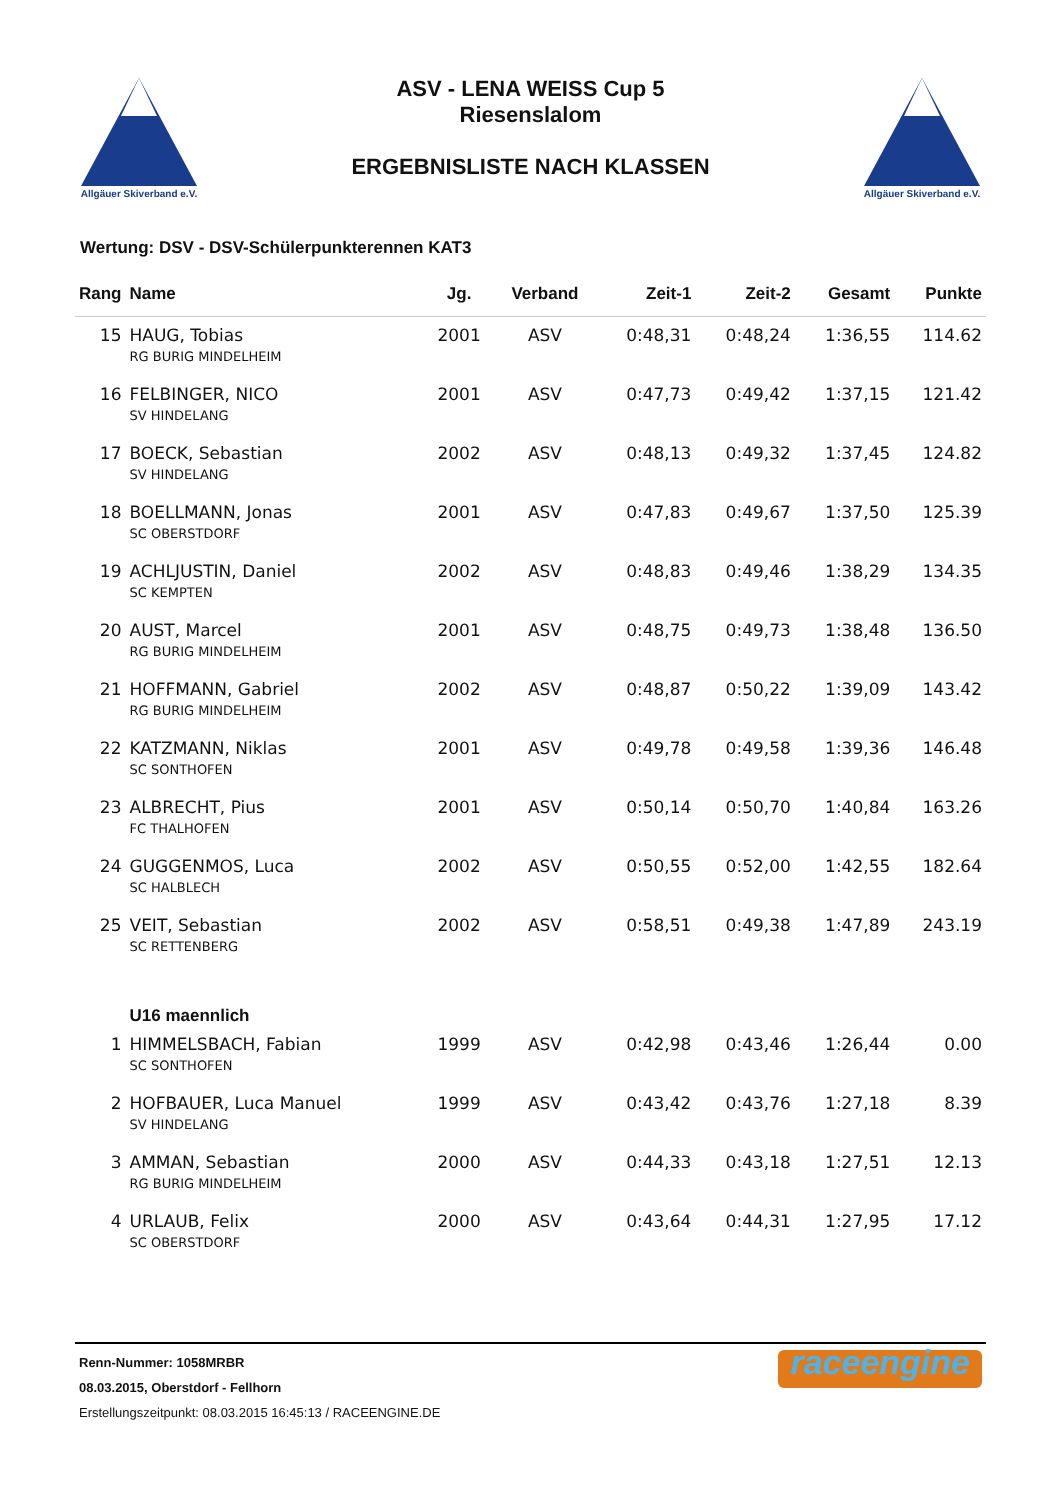Allgäuer Skiverband e.V.
ASV - LENA WEISS Cup 5
Riesenslalom
ERGEBNISLISTE NACH KLASSEN
Allgäuer Skiverband e.V.
Wertung: DSV - DSV-Schülerpunkterennen KAT3
| Rang | Name | Jg. | Verband | Zeit-1 | Zeit-2 | Gesamt | Punkte |
| --- | --- | --- | --- | --- | --- | --- | --- |
| 15 | HAUG, Tobias | 2001 | ASV | 0:48,31 | 0:48,24 | 1:36,55 | 114.62 |
| | RG BURIG MINDELHEIM | | | | | | |
| 16 | FELBINGER, NICO | 2001 | ASV | 0:47,73 | 0:49,42 | 1:37,15 | 121.42 |
| | SV HINDELANG | | | | | | |
| 17 | BOECK, Sebastian | 2002 | ASV | 0:48,13 | 0:49,32 | 1:37,45 | 124.82 |
| | SV HINDELANG | | | | | | |
| 18 | BOELLMANN, Jonas | 2001 | ASV | 0:47,83 | 0:49,67 | 1:37,50 | 125.39 |
| | SC OBERSTDORF | | | | | | |
| 19 | ACHLJUSTIN, Daniel | 2002 | ASV | 0:48,83 | 0:49,46 | 1:38,29 | 134.35 |
| | SC KEMPTEN | | | | | | |
| 20 | AUST, Marcel | 2001 | ASV | 0:48,75 | 0:49,73 | 1:38,48 | 136.50 |
| | RG BURIG MINDELHEIM | | | | | | |
| 21 | HOFFMANN, Gabriel | 2002 | ASV | 0:48,87 | 0:50,22 | 1:39,09 | 143.42 |
| | RG BURIG MINDELHEIM | | | | | | |
| 22 | KATZMANN, Niklas | 2001 | ASV | 0:49,78 | 0:49,58 | 1:39,36 | 146.48 |
| | SC SONTHOFEN | | | | | | |
| 23 | ALBRECHT, Pius | 2001 | ASV | 0:50,14 | 0:50,70 | 1:40,84 | 163.26 |
| | FC THALHOFEN | | | | | | |
| 24 | GUGGENMOS, Luca | 2002 | ASV | 0:50,55 | 0:52,00 | 1:42,55 | 182.64 |
| | SC HALBLECH | | | | | | |
| 25 | VEIT, Sebastian | 2002 | ASV | 0:58,51 | 0:49,38 | 1:47,89 | 243.19 |
| | SC RETTENBERG | | | | | | |
| | U16 maennlich | | | | | | |
| 1 | HIMMELSBACH, Fabian | 1999 | ASV | 0:42,98 | 0:43,46 | 1:26,44 | 0.00 |
| | SC SONTHOFEN | | | | | | |
| 2 | HOFBAUER, Luca Manuel | 1999 | ASV | 0:43,42 | 0:43,76 | 1:27,18 | 8.39 |
| | SV HINDELANG | | | | | | |
| 3 | AMMAN, Sebastian | 2000 | ASV | 0:44,33 | 0:43,18 | 1:27,51 | 12.13 |
| | RG BURIG MINDELHEIM | | | | | | |
| 4 | URLAUB, Felix | 2000 | ASV | 0:43,64 | 0:44,31 | 1:27,95 | 17.12 |
| | SC OBERSTDORF | | | | | | |
Renn-Nummer: 1058MRBR
08.03.2015, Oberstdorf - Fellhorn
Erstellungszeitpunkt: 08.03.2015 16:45:13 / RACEENGINE.DE
raceengine